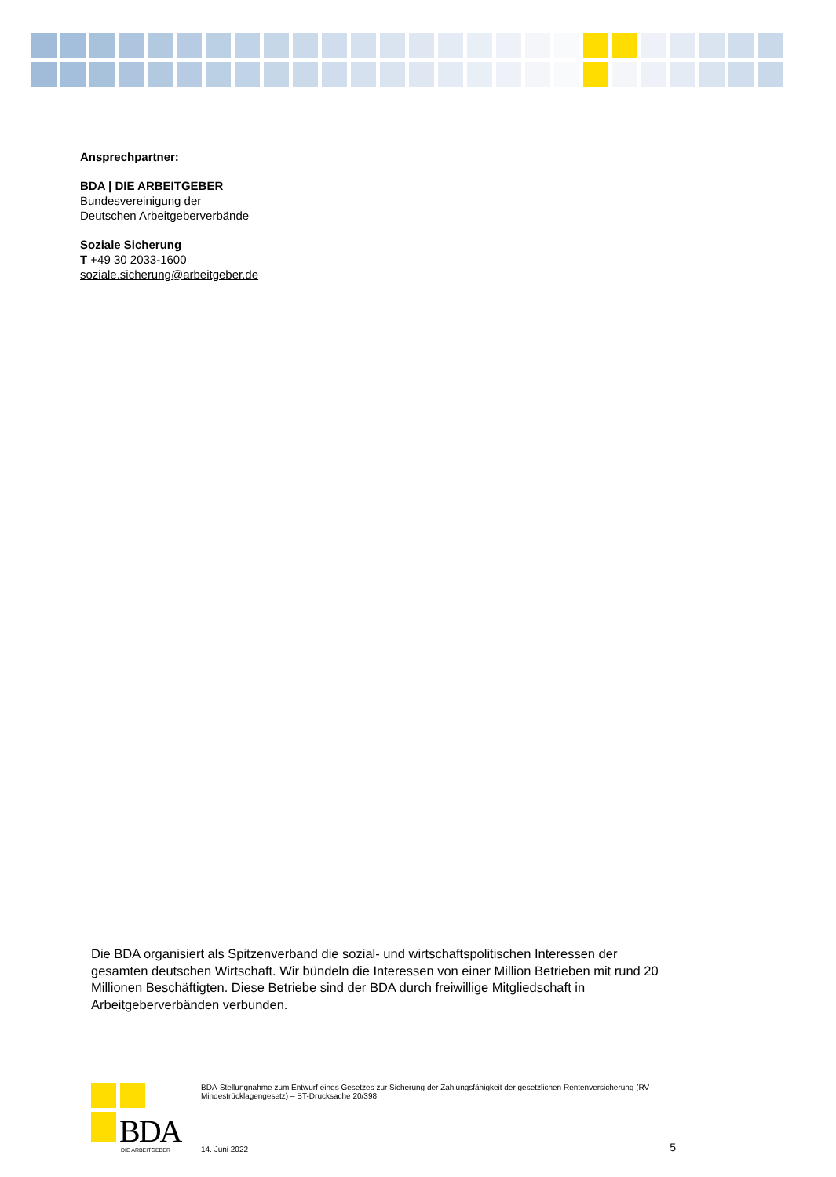Ansprechpartner:
BDA | DIE ARBEITGEBER
Bundesvereinigung der
Deutschen Arbeitgeberverbände
Soziale Sicherung
T +49 30 2033-1600
soziale.sicherung@arbeitgeber.de
Die BDA organisiert als Spitzenverband die sozial- und wirtschaftspolitischen Interessen der gesamten deutschen Wirtschaft. Wir bündeln die Interessen von einer Million Betrieben mit rund 20 Millionen Beschäftigten. Diese Betriebe sind der BDA durch freiwillige Mitgliedschaft in Arbeitgeberverbänden verbunden.
BDA DIE ARBEITGEBER
BDA-Stellungnahme zum Entwurf eines Gesetzes zur Sicherung der Zahlungsfähigkeit der gesetzlichen Rentenversicherung (RV-Mindestrücklagengesetz) – BT-Drucksache 20/398
14. Juni 2022 5